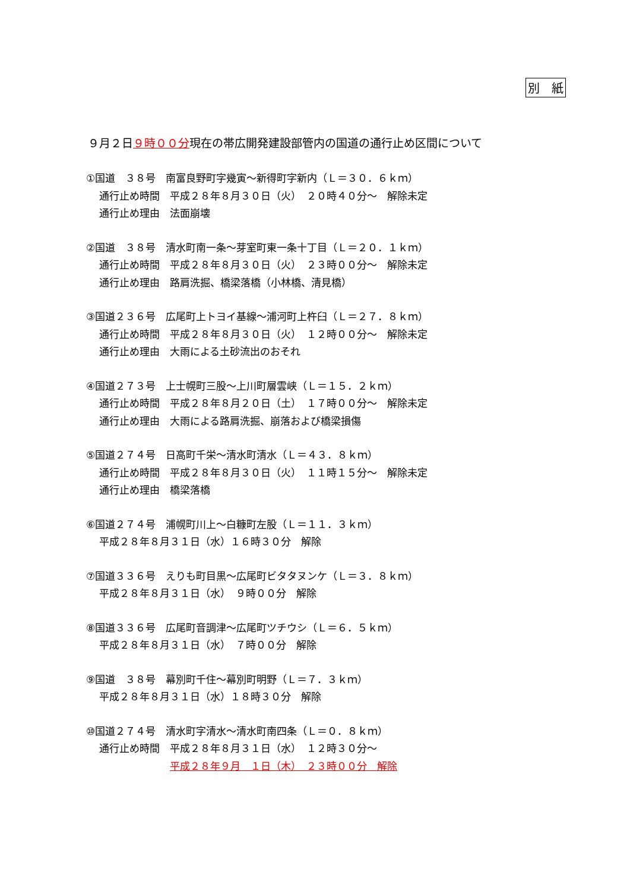別　紙
９月２日９時００分現在の帯広開発建設部管内の国道の通行止め区間について
①国道　３８号　南富良野町字幾寅～新得町字新内（Ｌ＝３０．６ｋｍ）
通行止め時間　平成２８年８月３０日（火）　２０時４０分～　解除未定
通行止め理由　法面崩壊
②国道　３８号　清水町南一条～芽室町東一条十丁目（Ｌ＝２０．１ｋｍ）
通行止め時間　平成２８年８月３０日（火）　２３時００分～　解除未定
通行止め理由　路肩洗掘、橋梁落橋（小林橋、清見橋）
③国道２３６号　広尾町上トヨイ基線～浦河町上杵臼（Ｌ＝２７．８ｋｍ）
通行止め時間　平成２８年８月３０日（火）　１２時００分～　解除未定
通行止め理由　大雨による土砂流出のおそれ
④国道２７３号　上士幌町三股～上川町層雲峡（Ｌ＝１５．２ｋｍ）
通行止め時間　平成２８年８月２０日（土）　１７時００分～　解除未定
通行止め理由　大雨による路肩洗掘、崩落および橋梁損傷
⑤国道２７４号　日高町千栄～清水町清水（Ｌ＝４３．８ｋｍ）
通行止め時間　平成２８年８月３０日（火）　１１時１５分～　解除未定
通行止め理由　橋梁落橋
⑥国道２７４号　浦幌町川上～白糠町左股（Ｌ＝１１．３ｋｍ）
平成２８年８月３１日（水）１６時３０分　解除
⑦国道３３６号　えりも町目黒～広尾町ビタタヌンケ（Ｌ＝３．８ｋｍ）
平成２８年８月３１日（水）　９時００分　解除
⑧国道３３６号　広尾町音調津～広尾町ツチウシ（Ｌ＝６．５ｋｍ）
平成２８年８月３１日（水）　７時００分　解除
⑨国道　３８号　幕別町千住～幕別町明野（Ｌ＝７．３ｋｍ）
平成２８年８月３１日（水）１８時３０分　解除
⑩国道２７４号　清水町字清水～清水町南四条（Ｌ＝０．８ｋｍ）
通行止め時間　平成２８年８月３１日（水）　１２時３０分～
　　　　　　　平成２８年９月　１日（木）　２３時００分　解除